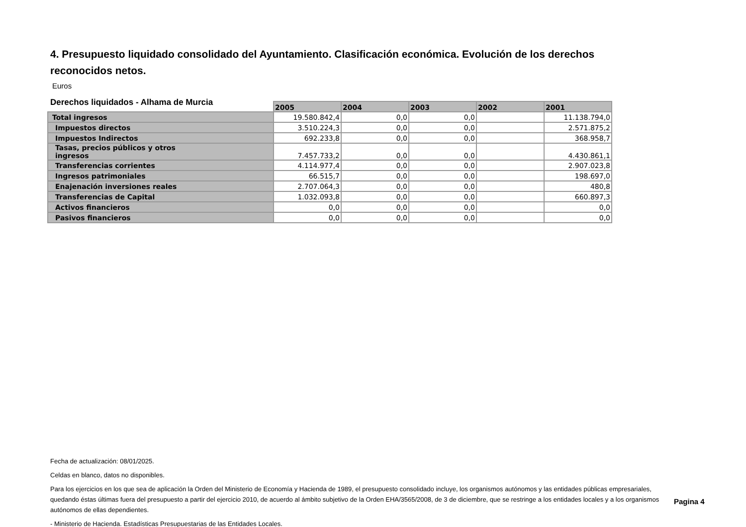4. Presupuesto liquidado consolidado del Ayuntamiento. Clasificación económica. Evolución de los derechos reconocidos netos.
Euros
Derechos liquidados - Alhama de Murcia
| | 2005 | 2004 | 2003 | 2002 | 2001 |
| Total ingresos | 19.580.842,4 | 0,0 | 0,0 | | 11.138.794,0 |
| Impuestos directos | 3.510.224,3 | 0,0 | 0,0 | | 2.571.875,2 |
| Impuestos Indirectos | 692.233,8 | 0,0 | 0,0 | | 368.958,7 |
| Tasas, precios públicos y otros ingresos | 7.457.733,2 | 0,0 | 0,0 | | 4.430.861,1 |
| Transferencias corrientes | 4.114.977,4 | 0,0 | 0,0 | | 2.907.023,8 |
| Ingresos patrimoniales | 66.515,7 | 0,0 | 0,0 | | 198.697,0 |
| Enajenación inversiones reales | 2.707.064,3 | 0,0 | 0,0 | | 480,8 |
| Transferencias de Capital | 1.032.093,8 | 0,0 | 0,0 | | 660.897,3 |
| Activos financieros | 0,0 | 0,0 | 0,0 | | 0,0 |
| Pasivos financieros | 0,0 | 0,0 | 0,0 | | 0,0 |
Fecha de actualización: 08/01/2025.
Celdas en blanco, datos no disponibles.
Para los ejercicios en los que sea de aplicación la Orden del Ministerio de Economía y Hacienda de 1989, el presupuesto consolidado incluye, los organismos autónomos y las entidades públicas empresariales, quedando éstas últimas fuera del presupuesto a partir del ejercicio 2010, de acuerdo al ámbito subjetivo de la Orden EHA/3565/2008, de 3 de diciembre, que se restringe a los entidades locales y a los organismos autónomos de ellas dependientes.
- Ministerio de Hacienda. Estadísticas Presupuestarias de las Entidades Locales.
Pagina 4